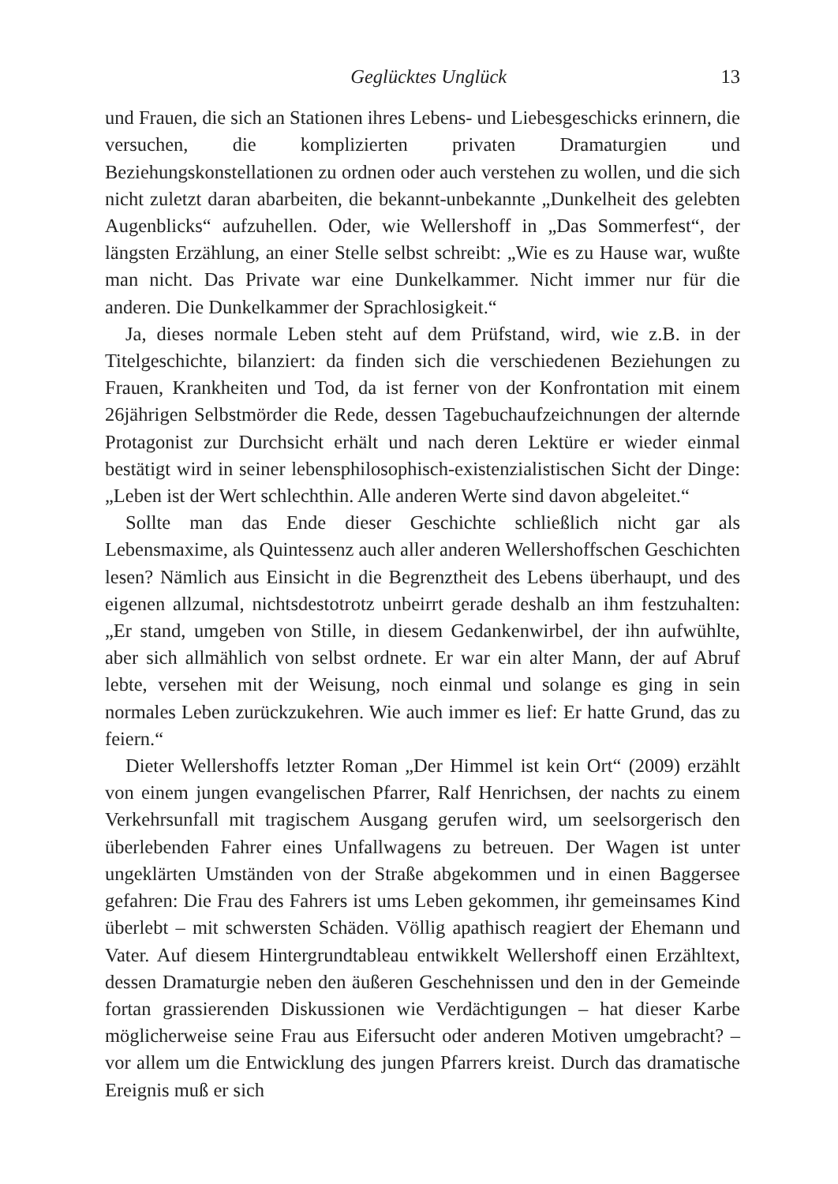Geglücktes Unglück 13
und Frauen, die sich an Stationen ihres Lebens- und Liebesgeschicks erinnern, die versuchen, die komplizierten privaten Dramaturgien und Beziehungskonstellationen zu ordnen oder auch verstehen zu wollen, und die sich nicht zuletzt daran abarbeiten, die bekannt-unbekannte „Dunkelheit des gelebten Augenblicks“ aufzuhellen. Oder, wie Wellershoff in „Das Sommerfest“, der längsten Erzählung, an einer Stelle selbst schreibt: „Wie es zu Hause war, wußte man nicht. Das Private war eine Dunkelkammer. Nicht immer nur für die anderen. Die Dunkelkammer der Sprachlosigkeit.“
Ja, dieses normale Leben steht auf dem Prüfstand, wird, wie z.B. in der Titelgeschichte, bilanziert: da finden sich die verschiedenen Beziehungen zu Frauen, Krankheiten und Tod, da ist ferner von der Konfrontation mit einem 26jährigen Selbstmörder die Rede, dessen Tagebuchaufzeichnungen der alternde Protagonist zur Durchsicht erhält und nach deren Lektüre er wieder einmal bestätigt wird in seiner lebensphilosophisch-existenzialistischen Sicht der Dinge: „Leben ist der Wert schlechthin. Alle anderen Werte sind davon abgeleitet.“
Sollte man das Ende dieser Geschichte schließlich nicht gar als Lebensmaxime, als Quintessenz auch aller anderen Wellershoffschen Geschichten lesen? Nämlich aus Einsicht in die Begrenztheit des Lebens überhaupt, und des eigenen allzumal, nichtsdestotrotz unbeirrt gerade deshalb an ihm festzuhalten: „Er stand, umgeben von Stille, in diesem Gedankenwirbel, der ihn aufwühlte, aber sich allmählich von selbst ordnete. Er war ein alter Mann, der auf Abruf lebte, versehen mit der Weisung, noch einmal und solange es ging in sein normales Leben zurückzukehren. Wie auch immer es lief: Er hatte Grund, das zu feiern.“
Dieter Wellershoffs letzter Roman „Der Himmel ist kein Ort“ (2009) erzählt von einem jungen evangelischen Pfarrer, Ralf Henrichsen, der nachts zu einem Verkehrsunfall mit tragischem Ausgang gerufen wird, um seelsorgerisch den überlebenden Fahrer eines Unfallwagens zu betreuen. Der Wagen ist unter ungeklärten Umständen von der Straße abgekommen und in einen Baggersee gefahren: Die Frau des Fahrers ist ums Leben gekommen, ihr gemeinsames Kind überlebt – mit schwersten Schäden. Völlig apathisch reagiert der Ehemann und Vater. Auf diesem Hintergrundtableau entwikkelt Wellershoff einen Erzähltext, dessen Dramaturgie neben den äußeren Geschehnissen und den in der Gemeinde fortan grassierenden Diskussionen wie Verdächtigungen – hat dieser Karbe möglicherweise seine Frau aus Eifersucht oder anderen Motiven umgebracht? – vor allem um die Entwicklung des jungen Pfarrers kreist. Durch das dramatische Ereignis muß er sich